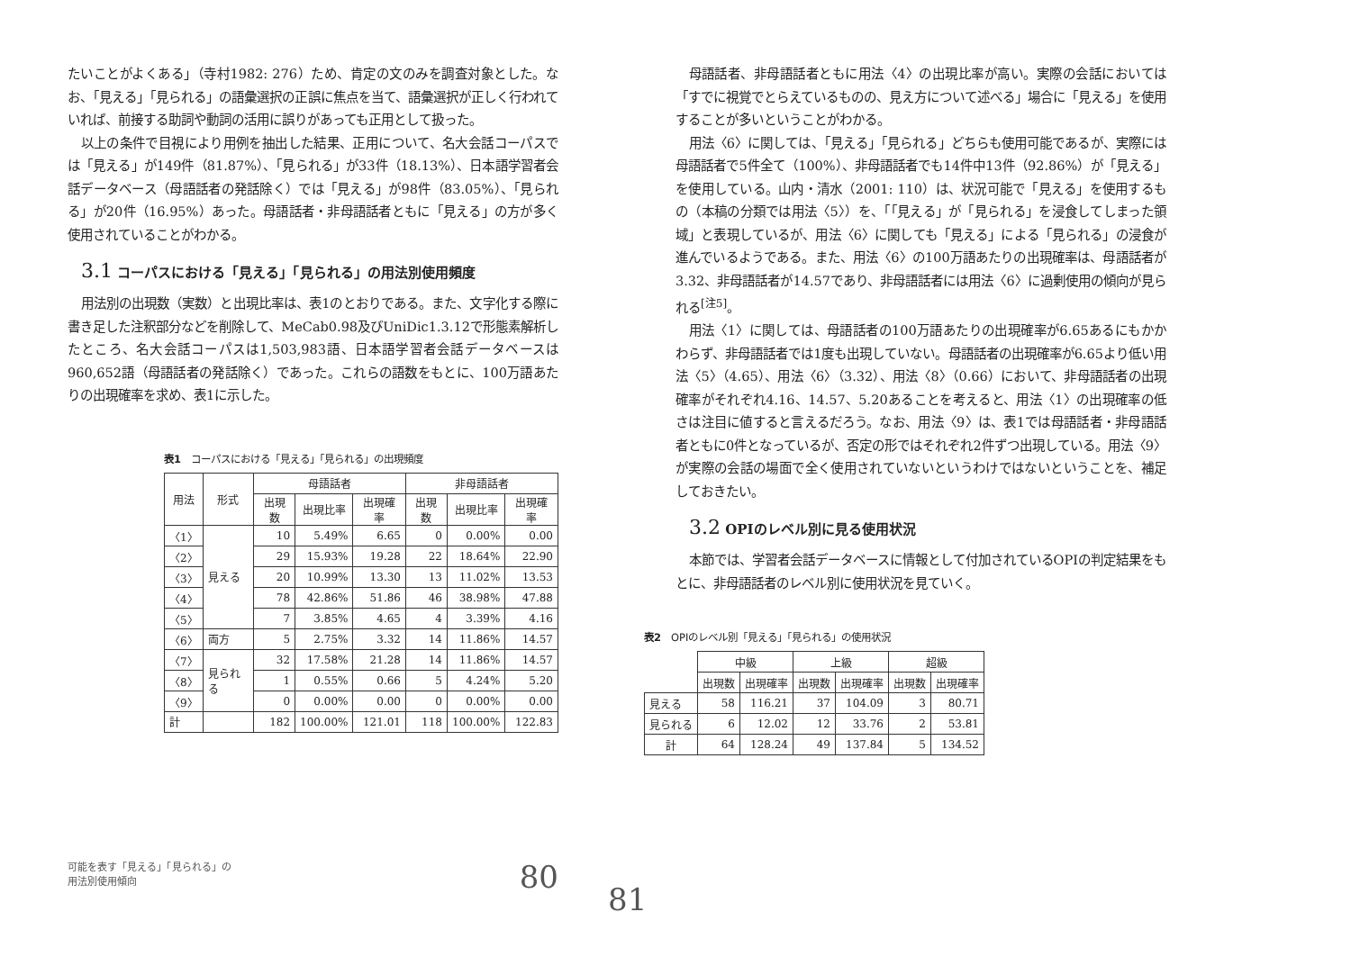たいことがよくある」（寺村1982: 276）ため、肯定の文のみを調査対象とした。なお、「見える」「見られる」の語彙選択の正誤に焦点を当て、語彙選択が正しく行われていれば、前接する助詞や動詞の活用に誤りがあっても正用として扱った。
以上の条件で目視により用例を抽出した結果、正用について、名大会話コーパスでは「見える」が149件（81.87%）、「見られる」が33件（18.13%）、日本語学習者会話データベース（母語話者の発話除く）では「見える」が98件（83.05%）、「見られる」が20件（16.95%）あった。母語話者・非母語話者ともに「見える」の方が多く使用されていることがわかる。
3.1 コーパスにおける「見える」「見られる」の用法別使用頻度
用法別の出現数（実数）と出現比率は、表1のとおりである。また、文字化する際に書き足した注釈部分などを削除して、MeCab0.98及びUniDic1.3.12で形態素解析したところ、名大会話コーパスは1,503,983語、日本語学習者会話データベースは960,652語（母語話者の発話除く）であった。これらの語数をもとに、100万語あたりの出現確率を求め、表1に示した。
表1　コーパスにおける「見える」「見られる」の出現頻度
| 用法 | 形式 | 母語話者 | | | 非母語話者 | | |
| --- | --- | --- | --- | --- | --- | --- | --- |
| | | 出現数 | 出現比率 | 出現確率 | 出現数 | 出現比率 | 出現確率 |
| 〈1〉 | 見える | 10 | 5.49% | 6.65 | 0 | 0.00% | 0.00 |
| 〈2〉 | | 29 | 15.93% | 19.28 | 22 | 18.64% | 22.90 |
| 〈3〉 | | 20 | 10.99% | 13.30 | 13 | 11.02% | 13.53 |
| 〈4〉 | | 78 | 42.86% | 51.86 | 46 | 38.98% | 47.88 |
| 〈5〉 | | 7 | 3.85% | 4.65 | 4 | 3.39% | 4.16 |
| 〈6〉 | 両方 | 5 | 2.75% | 3.32 | 14 | 11.86% | 14.57 |
| 〈7〉 | 見られる | 32 | 17.58% | 21.28 | 14 | 11.86% | 14.57 |
| 〈8〉 | | 1 | 0.55% | 0.66 | 5 | 4.24% | 5.20 |
| 〈9〉 | | 0 | 0.00% | 0.00 | 0 | 0.00% | 0.00 |
| 計 | | 182 | 100.00% | 121.01 | 118 | 100.00% | 122.83 |
可能を表す「見える」「見られる」の
用法別使用傾向
80
母語話者、非母語話者ともに用法〈4〉の出現比率が高い。実際の会話においては「すでに視覚でとらえているものの、見え方について述べる」場合に「見える」を使用することが多いということがわかる。
用法〈6〉に関しては、「見える」「見られる」どちらも使用可能であるが、実際には母語話者で5件全て（100%）、非母語話者でも14件中13件（92.86%）が「見える」を使用している。山内・清水（2001: 110）は、状況可能で「見える」を使用するもの（本稿の分類では用法〈5〉）を、「「見える」が「見られる」を浸食してしまった領域」と表現しているが、用法〈6〉に関しても「見える」による「見られる」の浸食が進んでいるようである。また、用法〈6〉の100万語あたりの出現確率は、母語話者が3.32、非母語話者が14.57であり、非母語話者には用法〈6〉に過剰使用の傾向が見られる<sup>[注5]</sup>。
用法〈1〉に関しては、母語話者の100万語あたりの出現確率が6.65あるにもかかわらず、非母語話者では1度も出現していない。母語話者の出現確率が6.65より低い用法〈5〉（4.65）、用法〈6〉（3.32）、用法〈8〉（0.66）において、非母語話者の出現確率がそれぞれ4.16、14.57、5.20あることを考えると、用法〈1〉の出現確率の低さは注目に値すると言えるだろう。なお、用法〈9〉は、表1では母語話者・非母語話者ともに0件となっているが、否定の形ではそれぞれ2件ずつ出現している。用法〈9〉が実際の会話の場面で全く使用されていないというわけではないということを、補足しておきたい。
3.2 OPIのレベル別に見る使用状況
本節では、学習者会話データベースに情報として付加されているOPIの判定結果をもとに、非母語話者のレベル別に使用状況を見ていく。
表2　OPIのレベル別「見える」「見られる」の使用状況
| | 中級 | | 上級 | | 超級 | |
| --- | --- | --- | --- | --- | --- | --- |
| | 出現数 | 出現確率 | 出現数 | 出現確率 | 出現数 | 出現確率 |
| 見える | 58 | 116.21 | 37 | 104.09 | 3 | 80.71 |
| 見られる | 6 | 12.02 | 12 | 33.76 | 2 | 53.81 |
| 計 | 64 | 128.24 | 49 | 137.84 | 5 | 134.52 |
81